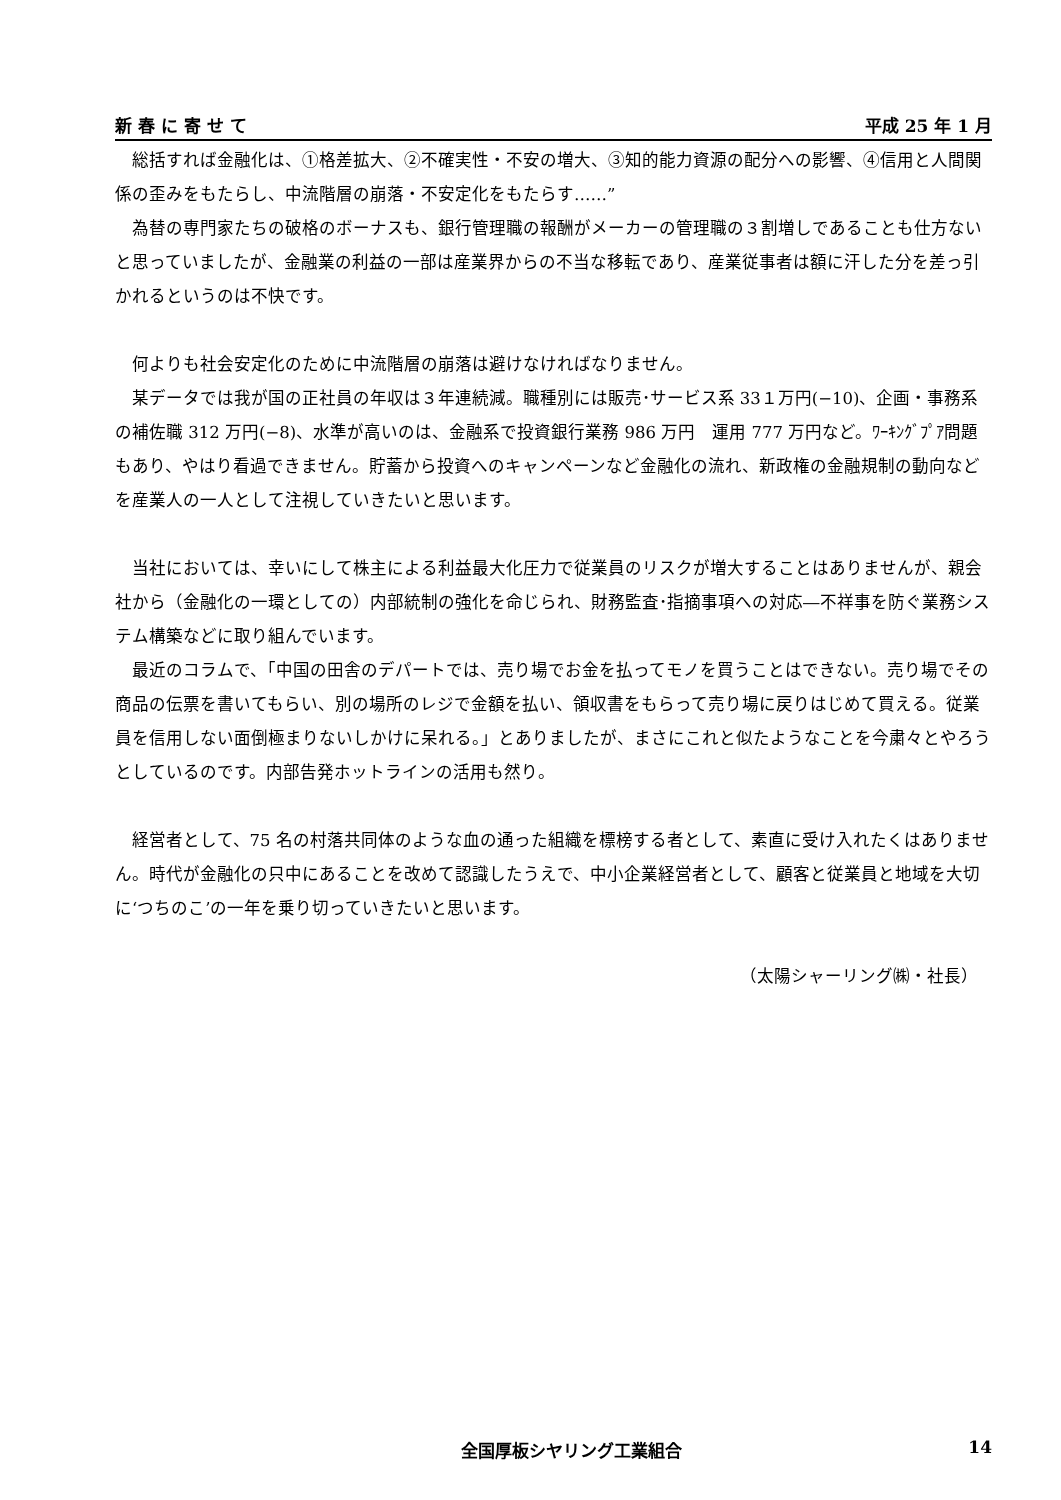新 春 に 寄 せ て 平成 25 年 1 月
総括すれば金融化は、①格差拡大、②不確実性・不安の増大、③知的能力資源の配分への影響、④信用と人間関係の歪みをもたらし、中流階層の崩落・不安定化をもたらす……”
為替の専門家たちの破格のボーナスも、銀行管理職の報酬がメーカーの管理職の３割増しであることも仕方ないと思っていましたが、金融業の利益の一部は産業界からの不当な移転であり、産業従事者は額に汗した分を差っ引かれるというのは不快です。
何よりも社会安定化のために中流階層の崩落は避けなければなりません。
某データでは我が国の正社員の年収は３年連続減。職種別には販売･サービス系 33１万円(−10)、企画・事務系の補佐職 312 万円(−8)、水準が高いのは、金融系で投資銀行業務 986 万円　運用 777 万円など。ﾜｰｷﾝｸﾞﾌﾟｱ問題もあり、やはり看過できません。貯蓄から投資へのキャンペーンなど金融化の流れ、新政権の金融規制の動向などを産業人の一人として注視していきたいと思います。
当社においては、幸いにして株主による利益最大化圧力で従業員のリスクが増大することはありませんが、親会社から（金融化の一環としての）内部統制の強化を命じられ、財務監査･指摘事項への対応―不祥事を防ぐ業務システム構築などに取り組んでいます。
最近のコラムで、「中国の田舎のデパートでは、売り場でお金を払ってモノを買うことはできない。売り場でその商品の伝票を書いてもらい、別の場所のレジで金額を払い、領収書をもらって売り場に戻りはじめて買える。従業員を信用しない面倒極まりないしかけに呆れる。」とありましたが、まさにこれと似たようなことを今粛々とやろうとしているのです。内部告発ホットラインの活用も然り。
経営者として、75 名の村落共同体のような血の通った組織を標榜する者として、素直に受け入れたくはありません。時代が金融化の只中にあることを改めて認識したうえで、中小企業経営者として、顧客と従業員と地域を大切に‘つちのこ’の一年を乗り切っていきたいと思います。
（太陽シャーリング㈱・社長）
全国厚板シヤリング工業組合 14